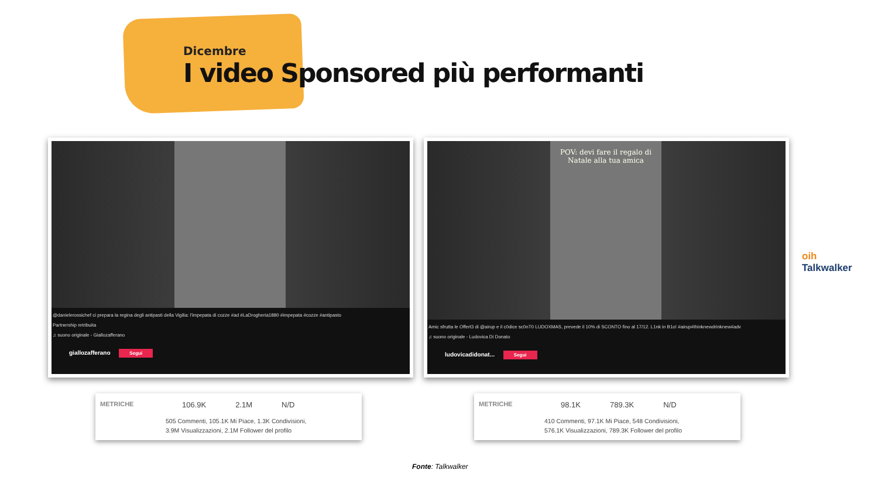Dicembre
I video Sponsored più performanti
@danielerossichef ci prepara la regina degli antipasti della Vigilia: l'impepata di cozze #ad #LaDrogheria1880 #impepata #cozze #antipasto
Partnership retribuita
♫ suono originale - Giallozafferano
giallozafferano Segui
POV: devi fare il regalo di Natale alla tua amica
Amic sfrutta le Offert3 di @airup e il c0dice sc0nT0 LUDOXMAS, prevede il 10% di SCONTO fino al 17/12. L1nk in B1o! #airup#thinknewdrinknew#adv
♫ suono originale - Ludovica Di Donato
ludovicadidonat... Segui
METRICHE 106.9K 2.1M N/D
505 Commenti, 105.1K Mi Piace, 1.3K Condivisioni,
3.9M Visualizzazioni, 2.1M Follower del profilo
METRICHE 98.1K 789.3K N/D
410 Commenti, 97.1K Mi Piace, 548 Condivisioni,
576.1K Visualizzazioni, 789.3K Follower del profilo
oih
Talkwalker
Fonte: Talkwalker